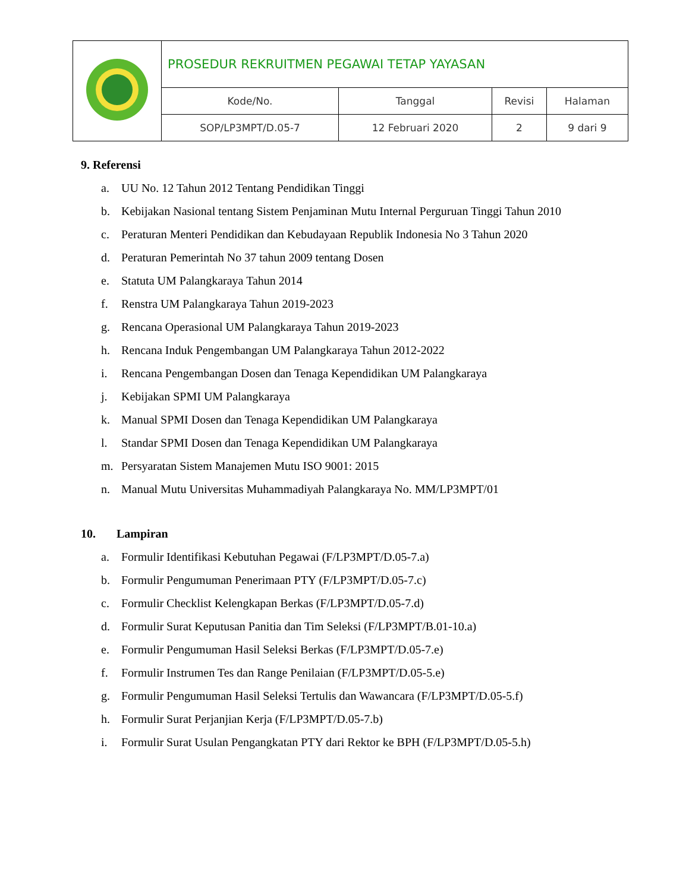| | PROSEDUR REKRUITMEN PEGAWAI TETAP YAYASAN | | | |
| | Kode/No. | Tanggal | Revisi | Halaman |
| | SOP/LP3MPT/D.05-7 | 12 Februari 2020 | 2 | 9 dari 9 |
9. Referensi
a. UU No. 12 Tahun 2012 Tentang Pendidikan Tinggi
b. Kebijakan Nasional tentang Sistem Penjaminan Mutu Internal Perguruan Tinggi Tahun 2010
c. Peraturan Menteri Pendidikan dan Kebudayaan Republik Indonesia No 3 Tahun 2020
d. Peraturan Pemerintah No 37 tahun 2009 tentang Dosen
e. Statuta UM Palangkaraya Tahun 2014
f. Renstra UM Palangkaraya Tahun 2019-2023
g. Rencana Operasional UM Palangkaraya Tahun 2019-2023
h. Rencana Induk Pengembangan UM Palangkaraya Tahun 2012-2022
i. Rencana Pengembangan Dosen dan Tenaga Kependidikan UM Palangkaraya
j. Kebijakan SPMI UM Palangkaraya
k. Manual SPMI Dosen dan Tenaga Kependidikan UM Palangkaraya
l. Standar SPMI Dosen dan Tenaga Kependidikan UM Palangkaraya
m. Persyaratan Sistem Manajemen Mutu ISO 9001: 2015
n. Manual Mutu Universitas Muhammadiyah Palangkaraya No. MM/LP3MPT/01
10. Lampiran
a. Formulir Identifikasi Kebutuhan Pegawai (F/LP3MPT/D.05-7.a)
b. Formulir Pengumuman Penerimaan PTY (F/LP3MPT/D.05-7.c)
c. Formulir Checklist Kelengkapan Berkas (F/LP3MPT/D.05-7.d)
d. Formulir Surat Keputusan Panitia dan Tim Seleksi (F/LP3MPT/B.01-10.a)
e. Formulir Pengumuman Hasil Seleksi Berkas (F/LP3MPT/D.05-7.e)
f. Formulir Instrumen Tes dan Range Penilaian (F/LP3MPT/D.05-5.e)
g. Formulir Pengumuman Hasil Seleksi Tertulis dan Wawancara (F/LP3MPT/D.05-5.f)
h. Formulir Surat Perjanjian Kerja (F/LP3MPT/D.05-7.b)
i. Formulir Surat Usulan Pengangkatan PTY dari Rektor ke BPH (F/LP3MPT/D.05-5.h)